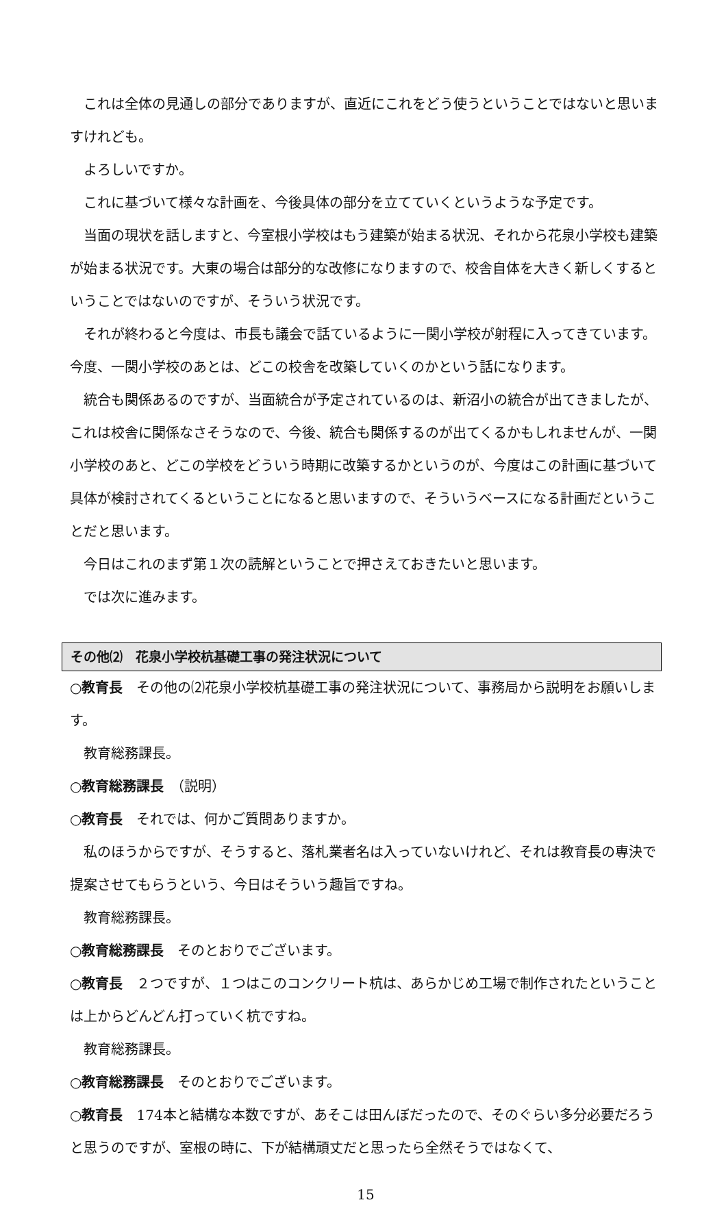これは全体の見通しの部分でありますが、直近にこれをどう使うということではないと思いますけれども。
よろしいですか。
これに基づいて様々な計画を、今後具体の部分を立てていくというような予定です。
当面の現状を話しますと、今室根小学校はもう建築が始まる状況、それから花泉小学校も建築が始まる状況です。大東の場合は部分的な改修になりますので、校舎自体を大きく新しくするということではないのですが、そういう状況です。
それが終わると今度は、市長も議会で話ているように一関小学校が射程に入ってきています。今度、一関小学校のあとは、どこの校舎を改築していくのかという話になります。
統合も関係あるのですが、当面統合が予定されているのは、新沼小の統合が出てきましたが、これは校舎に関係なさそうなので、今後、統合も関係するのが出てくるかもしれませんが、一関小学校のあと、どこの学校をどういう時期に改築するかというのが、今度はこの計画に基づいて具体が検討されてくるということになると思いますので、そういうベースになる計画だということだと思います。
今日はこれのまず第１次の読解ということで押さえておきたいと思います。
では次に進みます。
その他⑵　花泉小学校杭基礎工事の発注状況について
○教育長　その他の⑵花泉小学校杭基礎工事の発注状況について、事務局から説明をお願いします。
教育総務課長。
○教育総務課長　（説明）
○教育長　それでは、何かご質問ありますか。
私のほうからですが、そうすると、落札業者名は入っていないけれど、それは教育長の専決で提案させてもらうという、今日はそういう趣旨ですね。
教育総務課長。
○教育総務課長　そのとおりでございます。
○教育長　２つですが、１つはこのコンクリート杭は、あらかじめ工場で制作されたということは上からどんどん打っていく杭ですね。
教育総務課長。
○教育総務課長　そのとおりでございます。
○教育長　174本と結構な本数ですが、あそこは田んぼだったので、そのぐらい多分必要だろうと思うのですが、室根の時に、下が結構頑丈だと思ったら全然そうではなくて、
15